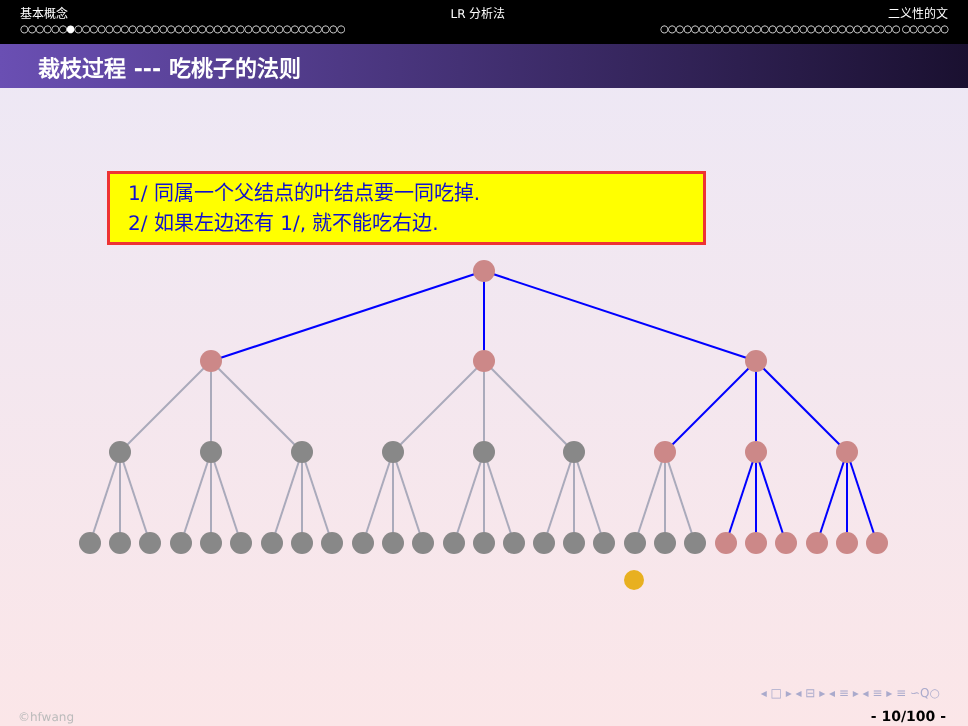基本概念 LR 分析法 二义性的文
○○○○○○●○○○○○○○○○○○○○○○○○○○○○○○○○○○○○○○○○○○ ○○○○○○○○○○○○○○○○○○○○○○○○○○○○○○○ ○○○○○○
裁枝过程 --- 吃桃子的法则
1/ 同属一个父结点的叶结点要一同吃掉.
2/ 如果左边还有 1/, 就不能吃右边.
◂ □ ▸ ◂ ⊟ ▸ ◂ ≡ ▸ ◂ ≡ ▸ ≡ ∽Q○
©hfwang - 10/100 -